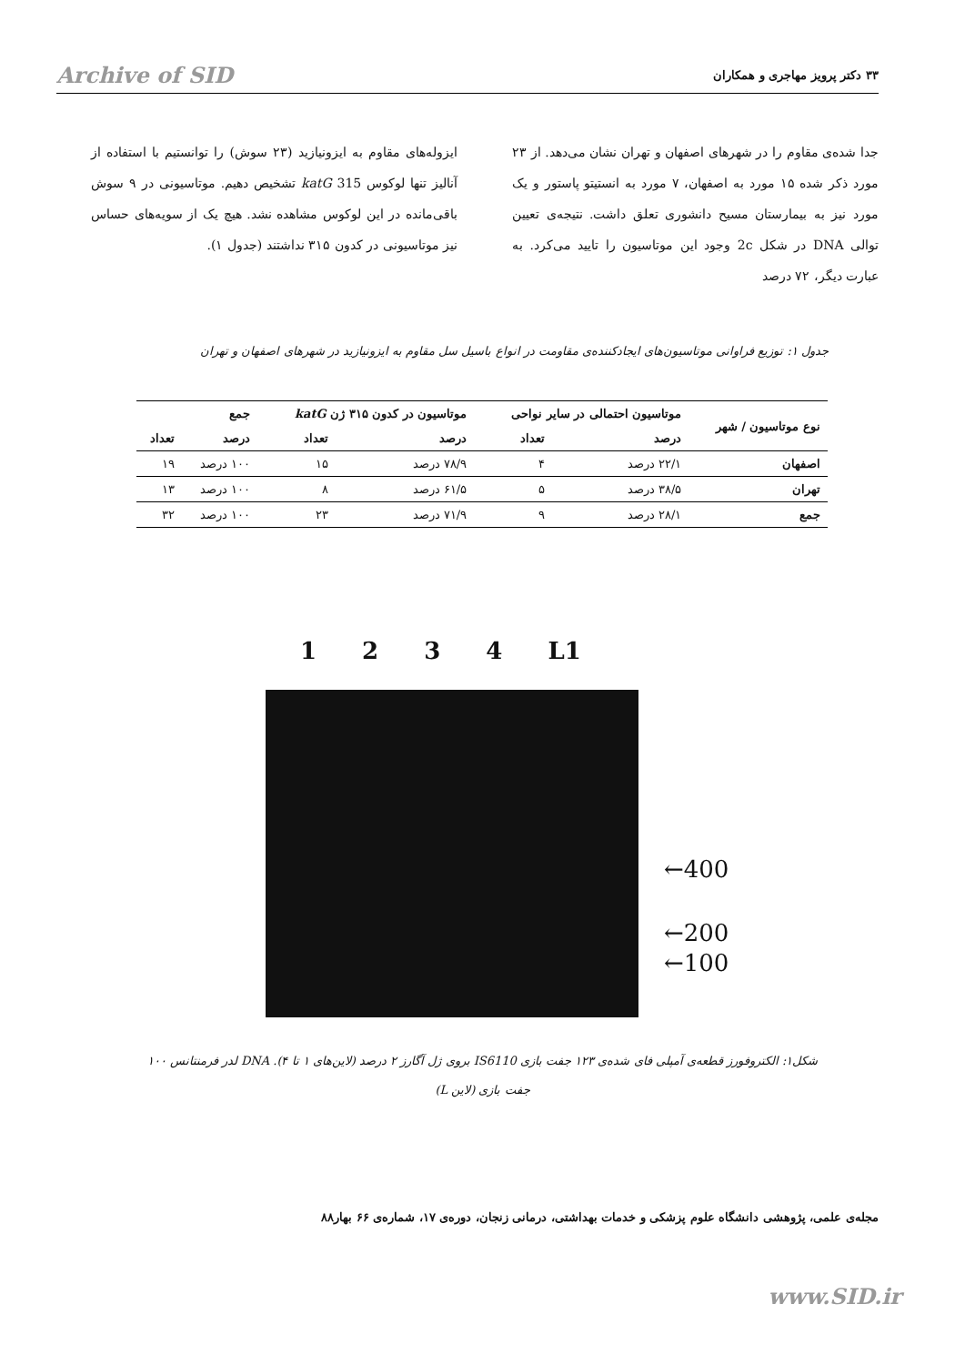Archive of SID ۳۳ دکتر پرویز مهاجری و همکاران
جدا شده‌ی مقاوم را در شهرهای اصفهان و تهران نشان می‌دهد. از ۲۳ مورد ذکر شده ۱۵ مورد به اصفهان، ۷ مورد به انستیتو پاستور و یک مورد نیز به بیمارستان مسیح دانشوری تعلق داشت. نتیجه‌ی تعیین توالی DNA در شکل 2c وجود این موتاسیون را تایید می‌کرد. به عبارت دیگر، ۷۲ درصد
ایزوله‌های مقاوم به ایزونیازید (۲۳ سوش) را توانستیم با استفاده از آنالیز تنها لوکوس katG 315 تشخیص دهیم. موتاسیونی در ۹ سوش باقی‌مانده در این لوکوس مشاهده نشد. هیچ یک از سویه‌های حساس نیز موتاسیونی در کدون ۳۱۵ نداشتند (جدول ۱).
جدول ۱: توزیع فراوانی موتاسیون‌های ایجادکننده‌ی مقاومت در انواع باسیل سل مقاوم به ایزونیازید در شهرهای اصفهان و تهران
| نوع موتاسیون / شهر | موتاسیون احتمالی در سایر نواحی | | موتاسیون در کدون ۳۱۵ ژن katG | | جمع | |
| --- | --- | --- | --- | --- | --- | --- |
| | درصد | تعداد | درصد | تعداد | درصد | تعداد |
| اصفهان | ۲۲/۱ درصد | ۴ | ۷۸/۹ درصد | ۱۵ | ۱۰۰ درصد | ۱۹ |
| تهران | ۳۸/۵ درصد | ۵ | ۶۱/۵ درصد | ۸ | ۱۰۰ درصد | ۱۳ |
| جمع | ۲۸/۱ درصد | ۹ | ۷۱/۹ درصد | ۲۳ | ۱۰۰ درصد | ۳۲ |
1 2 3 4 L1
←400
←200
←100
شکل۱: الکتروفورز قطعه‌ی آمپلی فای شده‌ی ۱۲۳ جفت بازی IS6110 بروی ژل آگارز ۲ درصد (لاین‌های ۱ تا ۴). DNA لدر فرمنتانس ۱۰۰ جفت بازی (لاین L)
مجله‌ی علمی، پژوهشی دانشگاه علوم پزشکی و خدمات بهداشتی، درمانی زنجان، دوره‌ی ۱۷، شماره‌ی ۶۶ بهار۸۸
www.SID.ir